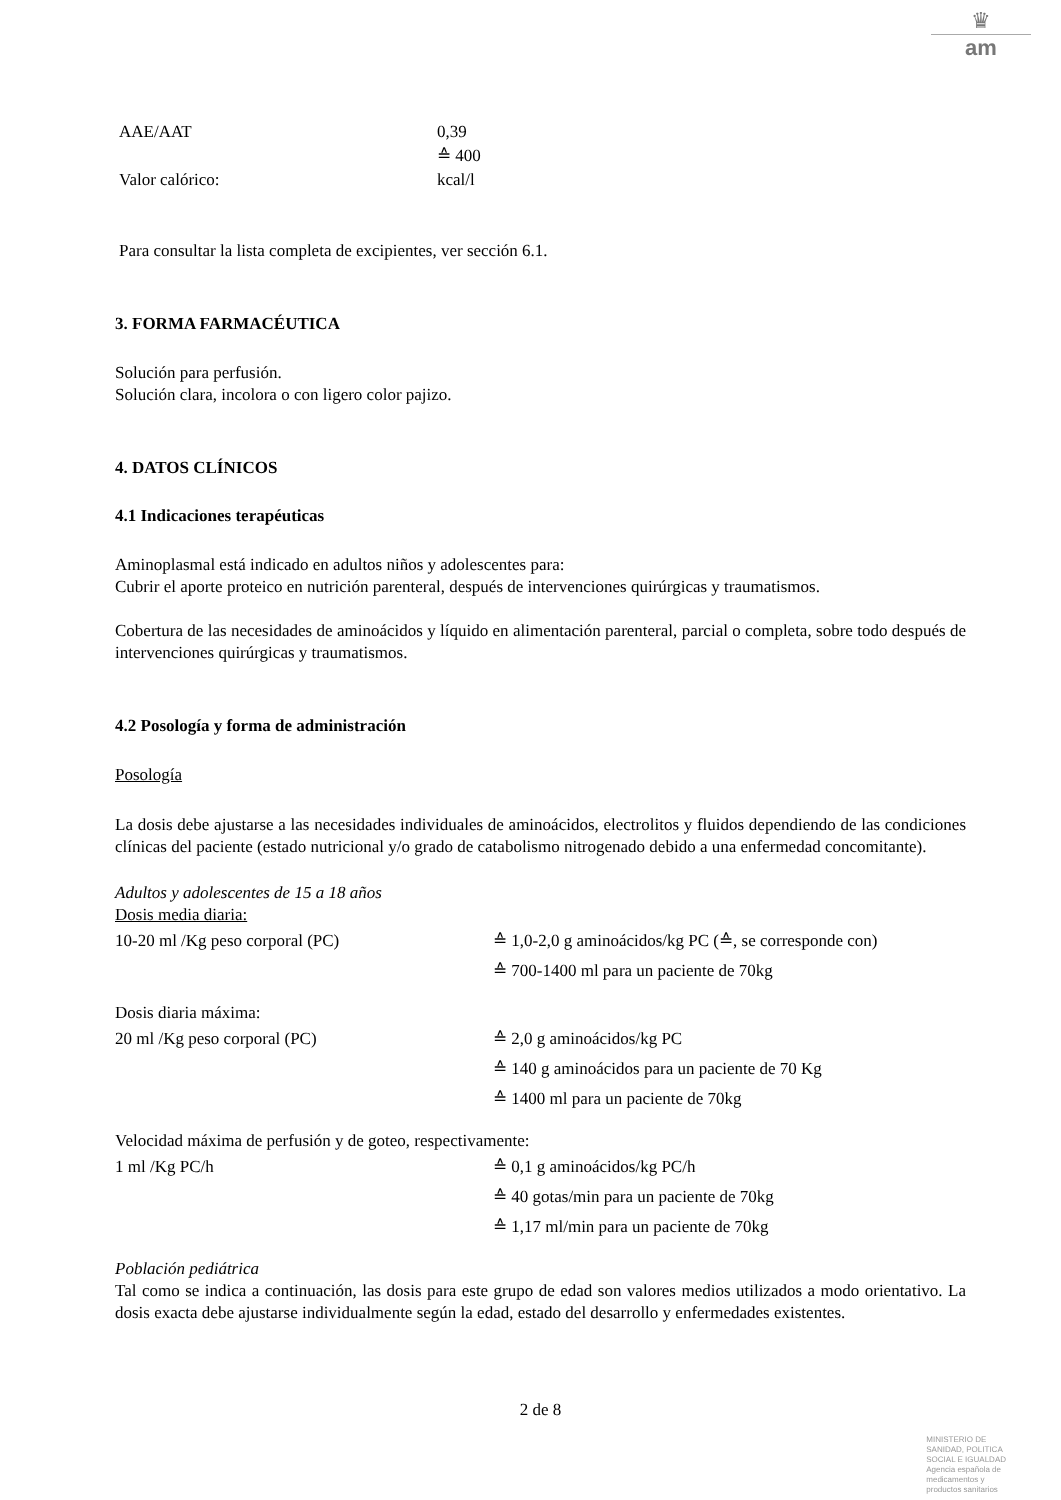♛
am
AAE/AAT
Valor calórico:
0,39
≙ 400
kcal/l
Para consultar la lista completa de excipientes, ver sección 6.1.
3. FORMA FARMACÉUTICA
Solución para perfusión.
Solución clara, incolora o con ligero color pajizo.
4. DATOS CLÍNICOS
4.1 Indicaciones terapéuticas
Aminoplasmal está indicado en adultos niños y adolescentes para:
Cubrir el aporte proteico en nutrición parenteral, después de intervenciones quirúrgicas y traumatismos.
Cobertura de las necesidades de aminoácidos y líquido en alimentación parenteral, parcial o completa, sobre todo después de intervenciones quirúrgicas y traumatismos.
4.2 Posología y forma de administración
Posología
La dosis debe ajustarse a las necesidades individuales de aminoácidos, electrolitos y fluidos dependiendo de las condiciones clínicas del paciente (estado nutricional y/o grado de catabolismo nitrogenado debido a una enfermedad concomitante).
Adultos y adolescentes de 15 a 18 años
Dosis media diaria:
10-20 ml /Kg peso corporal (PC) ≙ 1,0-2,0 g aminoácidos/kg PC (≙, se corresponde con)
≙ 700-1400 ml para un paciente de 70kg
Dosis diaria máxima:
20 ml /Kg peso corporal (PC) ≙ 2,0 g aminoácidos/kg PC
≙ 140 g aminoácidos para un paciente de 70 Kg
≙ 1400 ml para un paciente de 70kg
Velocidad máxima de perfusión y de goteo, respectivamente:
1 ml /Kg PC/h ≙ 0,1 g aminoácidos/kg PC/h
≙ 40 gotas/min para un paciente de 70kg
≙ 1,17 ml/min para un paciente de 70kg
Población pediátrica
Tal como se indica a continuación, las dosis para este grupo de edad son valores medios utilizados a modo orientativo. La dosis exacta debe ajustarse individualmente según la edad, estado del desarrollo y enfermedades existentes.
2 de 8
MINISTERIO DE
SANIDAD, POLITICA
SOCIAL E IGUALDAD
Agencia española de
medicamentos y
productos sanitarios